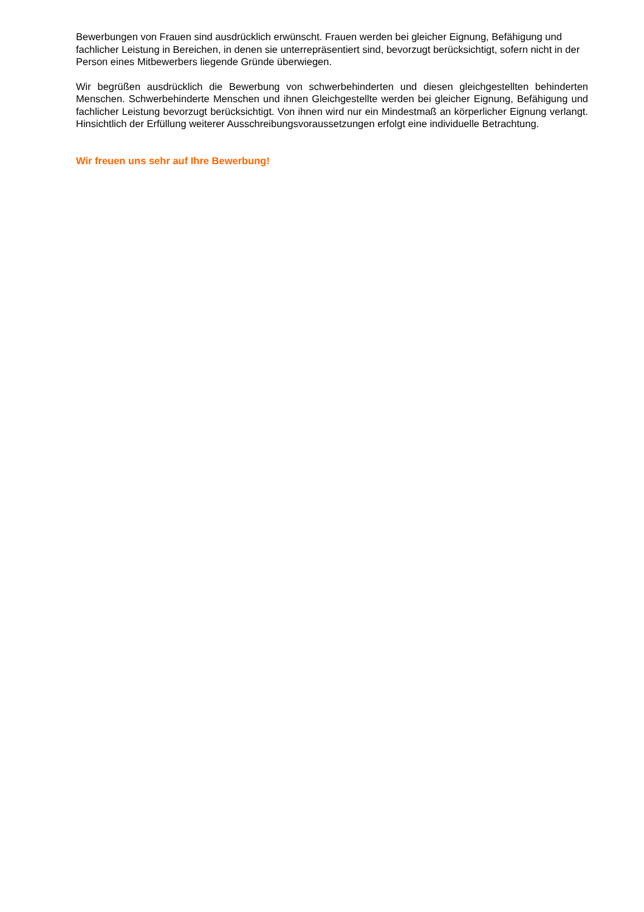Bewerbungen von Frauen sind ausdrücklich erwünscht. Frauen werden bei gleicher Eignung, Befähigung und fachlicher Leistung in Bereichen, in denen sie unterrepräsentiert sind, bevorzugt berücksichtigt, sofern nicht in der Person eines Mitbewerbers liegende Gründe überwiegen.
Wir begrüßen ausdrücklich die Bewerbung von schwerbehinderten und diesen gleichgestellten behinderten Menschen. Schwerbehinderte Menschen und ihnen Gleichgestellte werden bei gleicher Eignung, Befähigung und fachlicher Leistung bevorzugt berücksichtigt. Von ihnen wird nur ein Mindestmaß an körperlicher Eignung verlangt. Hinsichtlich der Erfüllung weiterer Ausschreibungsvoraussetzungen erfolgt eine individuelle Betrachtung.
Wir freuen uns sehr auf Ihre Bewerbung!